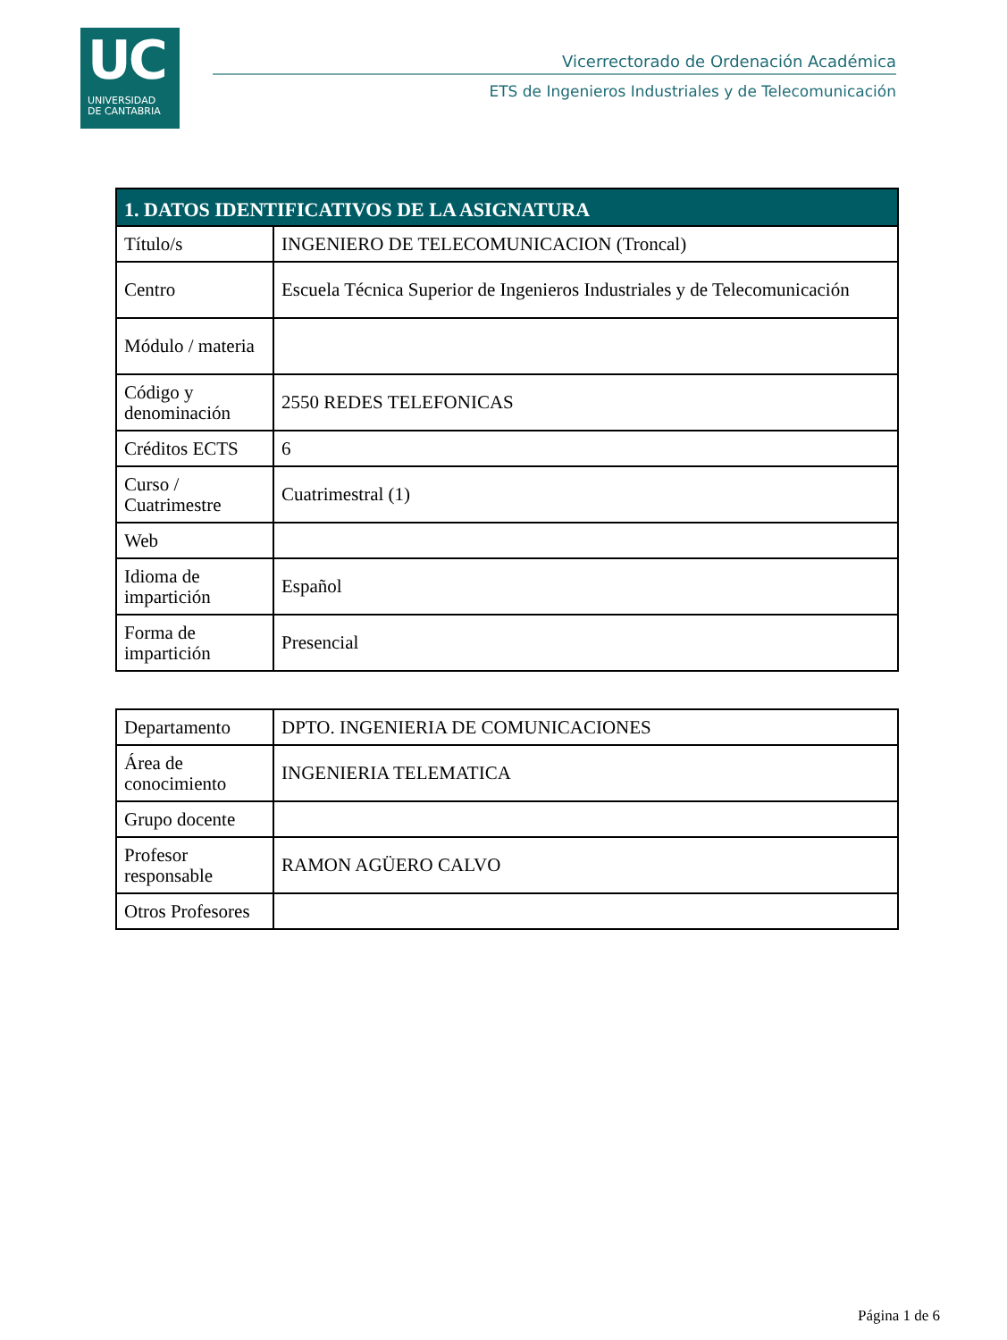UC
UNIVERSIDAD
DE CANTABRIA
Vicerrectorado de Ordenación Académica
ETS de Ingenieros Industriales y de Telecomunicación
| 1. DATOS IDENTIFICATIVOS DE LA ASIGNATURA | |
| --- | --- |
| Título/s | INGENIERO DE TELECOMUNICACION (Troncal) |
| Centro | Escuela Técnica Superior de Ingenieros Industriales y de Telecomunicación |
| Módulo / materia | |
| Código y denominación | 2550 REDES TELEFONICAS |
| Créditos ECTS | 6 |
| Curso / Cuatrimestre | Cuatrimestral (1) |
| Web | |
| Idioma de impartición | Español |
| Forma de impartición | Presencial |
| Departamento | DPTO. INGENIERIA DE COMUNICACIONES |
| Área de conocimiento | INGENIERIA TELEMATICA |
| Grupo docente | |
| Profesor responsable | RAMON AGÜERO CALVO |
| Otros Profesores | |
Página 1 de 6